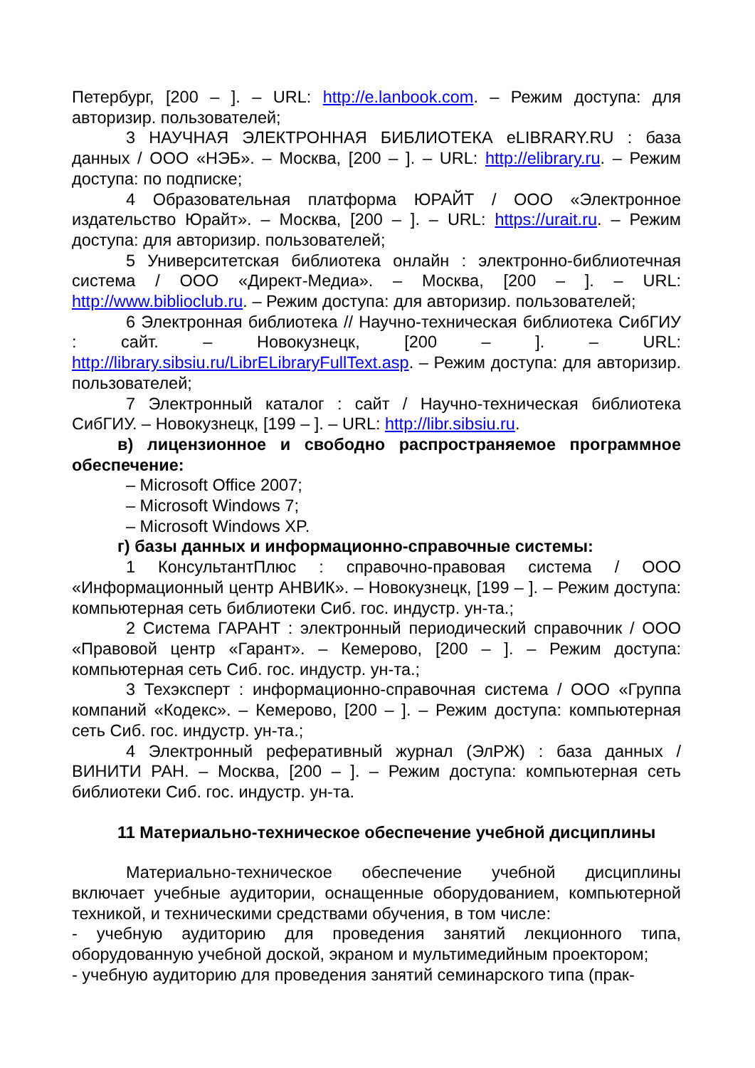Петербург, [200 – ]. – URL: http://e.lanbook.com. – Режим доступа: для авторизир. пользователей;
3 НАУЧНАЯ ЭЛЕКТРОННАЯ БИБЛИОТЕКА eLIBRARY.RU : база данных / ООО «НЭБ». – Москва, [200 – ]. – URL: http://elibrary.ru. – Режим доступа: по подписке;
4 Образовательная платформа ЮРАЙТ / ООО «Электронное издательство Юрайт». – Москва, [200 – ]. – URL: https://urait.ru. – Режим доступа: для авторизир. пользователей;
5 Университетская библиотека онлайн : электронно-библиотечная система / ООО «Директ-Медиа». – Москва, [200 – ]. – URL: http://www.biblioclub.ru. – Режим доступа: для авторизир. пользователей;
6 Электронная библиотека // Научно-техническая библиотека СибГИУ : сайт. – Новокузнецк, [200 – ]. – URL: http://library.sibsiu.ru/LibrELibraryFullText.asp. – Режим доступа: для авторизир. пользователей;
7 Электронный каталог : сайт / Научно-техническая библиотека СибГИУ. – Новокузнецк, [199 – ]. – URL: http://libr.sibsiu.ru.
в) лицензионное и свободно распространяемое программное обеспечение:
– Microsoft Office 2007;
– Microsoft Windows 7;
– Microsoft Windows XP.
г) базы данных и информационно-справочные системы:
1 КонсультантПлюс : справочно-правовая система / ООО «Информационный центр АНВИК». – Новокузнецк, [199 – ]. – Режим доступа: компьютерная сеть библиотеки Сиб. гос. индустр. ун-та.;
2 Система ГАРАНТ : электронный периодический справочник / ООО «Правовой центр «Гарант». – Кемерово, [200 – ]. – Режим доступа: компьютерная сеть Сиб. гос. индустр. ун-та.;
3 Техэксперт : информационно-справочная система / ООО «Группа компаний «Кодекс». – Кемерово, [200 – ]. – Режим доступа: компьютерная сеть Сиб. гос. индустр. ун-та.;
4 Электронный реферативный журнал (ЭлРЖ) : база данных / ВИНИТИ РАН. – Москва, [200 – ]. – Режим доступа: компьютерная сеть библиотеки Сиб. гос. индустр. ун-та.
11 Материально-техническое обеспечение учебной дисциплины
Материально-техническое обеспечение учебной дисциплины включает учебные аудитории, оснащенные оборудованием, компьютерной техникой, и техническими средствами обучения, в том числе:
- учебную аудиторию для проведения занятий лекционного типа, оборудованную учебной доской, экраном и мультимедийным проектором;
- учебную аудиторию для проведения занятий семинарского типа (прак-